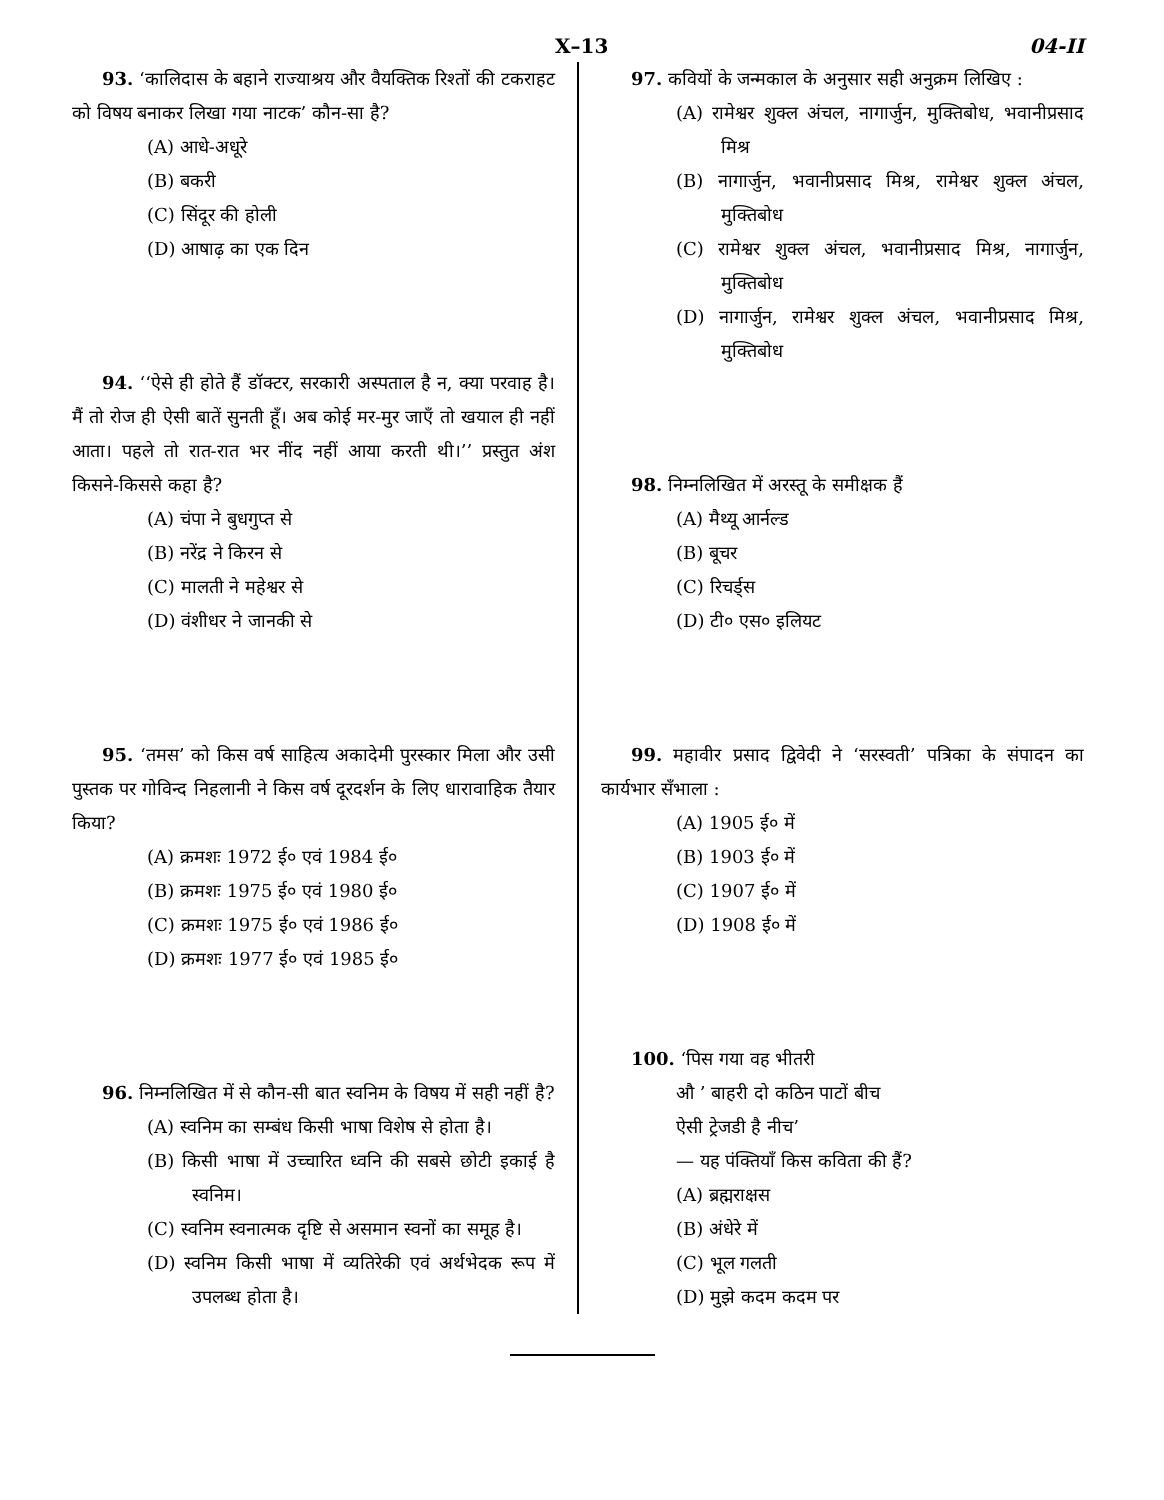X–13 04-II
93. ‘कालिदास के बहाने राज्याश्रय और वैयक्तिक रिश्तों की टकराहट को विषय बनाकर लिखा गया नाटक’ कौन-सा है?
(A) आधे-अधूरे
(B) बकरी
(C) सिंदूर की होली
(D) आषाढ़ का एक दिन
94. ‘‘ऐसे ही होते हैं डॉक्टर, सरकारी अस्पताल है न, क्या परवाह है। मैं तो रोज ही ऐसी बातें सुनती हूँ। अब कोई मर-मुर जाएँ तो खयाल ही नहीं आता। पहले तो रात-रात भर नींद नहीं आया करती थी।’’ प्रस्तुत अंश किसने-किससे कहा है?
(A) चंपा ने बुधगुप्त से
(B) नरेंद्र ने किरन से
(C) मालती ने महेश्वर से
(D) वंशीधर ने जानकी से
95. ‘तमस’ को किस वर्ष साहित्य अकादेमी पुरस्कार मिला और उसी पुस्तक पर गोविन्द निहलानी ने किस वर्ष दूरदर्शन के लिए धारावाहिक तैयार किया?
(A) क्रमशः 1972 ई० एवं 1984 ई०
(B) क्रमशः 1975 ई० एवं 1980 ई०
(C) क्रमशः 1975 ई० एवं 1986 ई०
(D) क्रमशः 1977 ई० एवं 1985 ई०
96. निम्नलिखित में से कौन-सी बात स्वनिम के विषय में सही नहीं है?
(A) स्वनिम का सम्बंध किसी भाषा विशेष से होता है।
(B) किसी भाषा में उच्चारित ध्वनि की सबसे छोटी इकाई है स्वनिम।
(C) स्वनिम स्वनात्मक दृष्टि से असमान स्वनों का समूह है।
(D) स्वनिम किसी भाषा में व्यतिरेकी एवं अर्थभेदक रूप में उपलब्ध होता है।
97. कवियों के जन्मकाल के अनुसार सही अनुक्रम लिखिए :
(A) रामेश्वर शुक्ल अंचल, नागार्जुन, मुक्तिबोध, भवानीप्रसाद मिश्र
(B) नागार्जुन, भवानीप्रसाद मिश्र, रामेश्वर शुक्ल अंचल, मुक्तिबोध
(C) रामेश्वर शुक्ल अंचल, भवानीप्रसाद मिश्र, नागार्जुन, मुक्तिबोध
(D) नागार्जुन, रामेश्वर शुक्ल अंचल, भवानीप्रसाद मिश्र, मुक्तिबोध
98. निम्नलिखित में अरस्तू के समीक्षक हैं
(A) मैथ्यू आर्नल्ड
(B) बूचर
(C) रिचर्ड्स
(D) टी० एस० इलियट
99. महावीर प्रसाद द्विवेदी ने ‘सरस्वती’ पत्रिका के संपादन का कार्यभार सँभाला :
(A) 1905 ई० में
(B) 1903 ई० में
(C) 1907 ई० में
(D) 1908 ई० में
100. ‘पिस गया वह भीतरी
औ ’ बाहरी दो कठिन पाटों बीच
ऐसी ट्रेजडी है नीच’
— यह पंक्तियाँ किस कविता की हैं?
(A) ब्रह्मराक्षस
(B) अंधेरे में
(C) भूल गलती
(D) मुझे कदम कदम पर